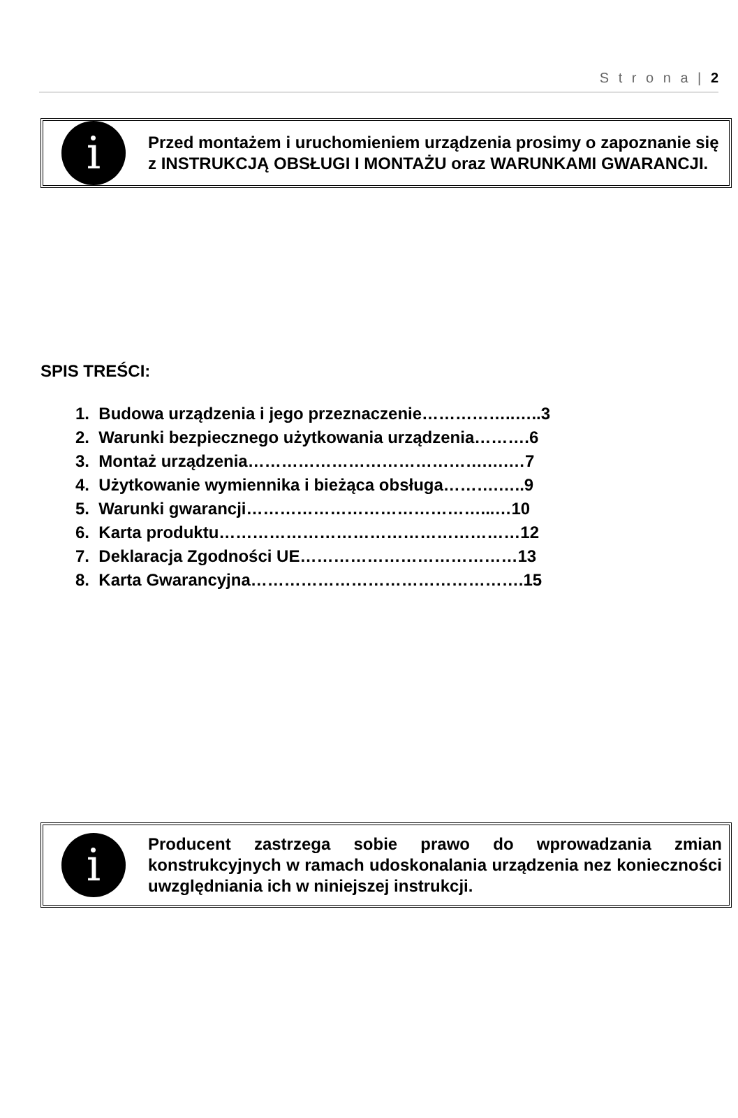S t r o n a | 2
i
Przed montażem i uruchomieniem urządzenia prosimy o zapoznanie się z INSTRUKCJĄ OBSŁUGI I MONTAŻU oraz WARUNKAMI GWARANCJI.
SPIS TREŚCI:
1. Budowa urządzenia i jego przeznaczenie……………..…..3
2. Warunki bezpiecznego użytkowania urządzenia……….6
3. Montaż urządzenia…………………………………….….…7
4. Użytkowanie wymiennika i bieżąca obsługa……….…..9
5. Warunki gwarancji……………………………………...…10
6. Karta produktu………………………………………………12
7. Deklaracja Zgodności UE…………………………………13
8. Karta Gwarancyjna………………………………………….15
i
Producent zastrzega sobie prawo do wprowadzania zmian konstrukcyjnych w ramach udoskonalania urządzenia nez konieczności uwzględniania ich w niniejszej instrukcji.